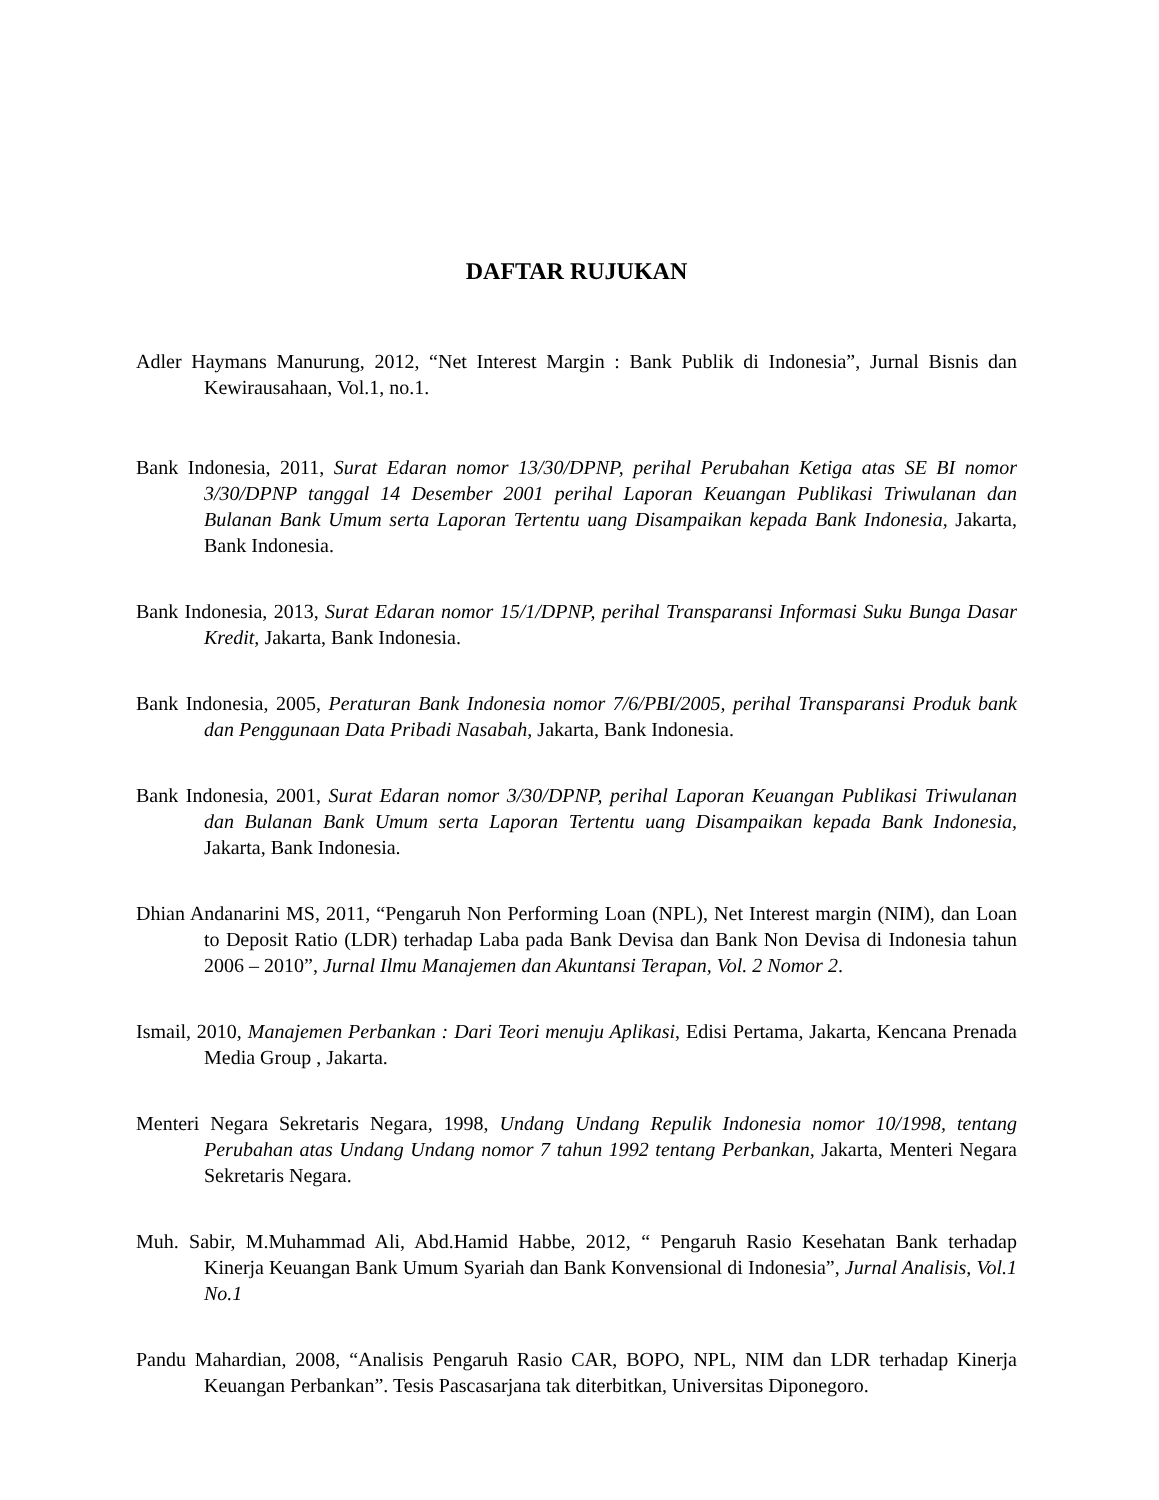DAFTAR RUJUKAN
Adler Haymans Manurung, 2012, “Net Interest Margin : Bank Publik di Indonesia”, Jurnal Bisnis dan Kewirausahaan, Vol.1, no.1.
Bank Indonesia, 2011, Surat Edaran nomor 13/30/DPNP, perihal Perubahan Ketiga atas SE BI nomor 3/30/DPNP tanggal 14 Desember 2001 perihal Laporan Keuangan Publikasi Triwulanan dan Bulanan Bank Umum serta Laporan Tertentu uang Disampaikan kepada Bank Indonesia, Jakarta, Bank Indonesia.
Bank Indonesia, 2013, Surat Edaran nomor 15/1/DPNP, perihal Transparansi Informasi Suku Bunga Dasar Kredit, Jakarta, Bank Indonesia.
Bank Indonesia, 2005, Peraturan Bank Indonesia nomor 7/6/PBI/2005, perihal Transparansi Produk bank dan Penggunaan Data Pribadi Nasabah, Jakarta, Bank Indonesia.
Bank Indonesia, 2001, Surat Edaran nomor 3/30/DPNP, perihal Laporan Keuangan Publikasi Triwulanan dan Bulanan Bank Umum serta Laporan Tertentu uang Disampaikan kepada Bank Indonesia, Jakarta, Bank Indonesia.
Dhian Andanarini MS, 2011, “Pengaruh Non Performing Loan (NPL), Net Interest margin (NIM), dan Loan to Deposit Ratio (LDR) terhadap Laba pada Bank Devisa dan Bank Non Devisa di Indonesia tahun 2006 – 2010”, Jurnal Ilmu Manajemen dan Akuntansi Terapan, Vol. 2 Nomor 2.
Ismail, 2010, Manajemen Perbankan : Dari Teori menuju Aplikasi, Edisi Pertama, Jakarta, Kencana Prenada Media Group , Jakarta.
Menteri Negara Sekretaris Negara, 1998, Undang Undang Repulik Indonesia nomor 10/1998, tentang Perubahan atas Undang Undang nomor 7 tahun 1992 tentang Perbankan, Jakarta, Menteri Negara Sekretaris Negara.
Muh. Sabir, M.Muhammad Ali, Abd.Hamid Habbe, 2012, “ Pengaruh Rasio Kesehatan Bank terhadap Kinerja Keuangan Bank Umum Syariah dan Bank Konvensional di Indonesia”, Jurnal Analisis, Vol.1 No.1
Pandu Mahardian, 2008, “Analisis Pengaruh Rasio CAR, BOPO, NPL, NIM dan LDR terhadap Kinerja Keuangan Perbankan”. Tesis Pascasarjana tak diterbitkan, Universitas Diponegoro.